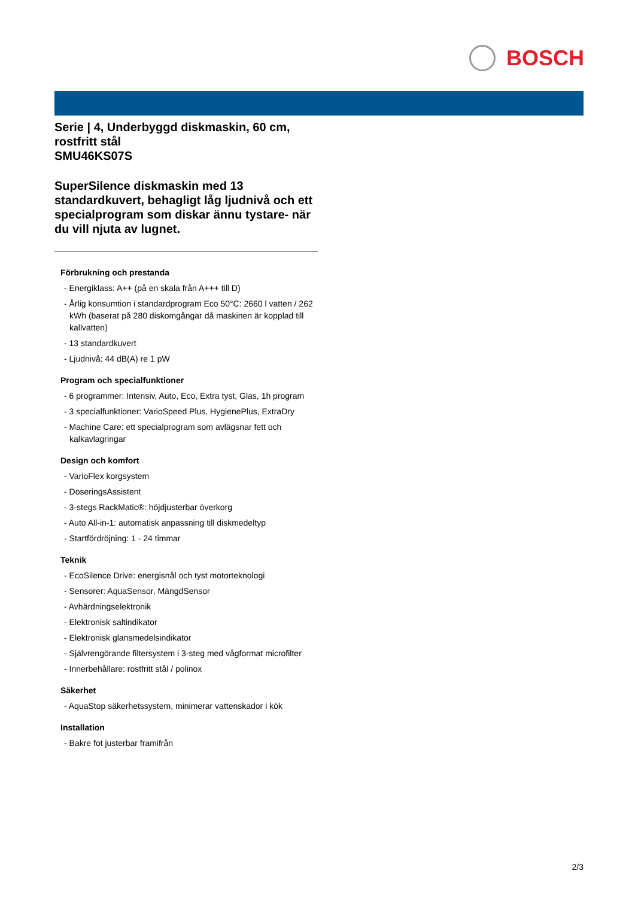BOSCH
Serie | 4, Underbyggd diskmaskin, 60 cm, rostfritt stål
SMU46KS07S
SuperSilence diskmaskin med 13 standardkuvert, behagligt låg ljudnivå och ett specialprogram som diskar ännu tystare- när du vill njuta av lugnet.
Förbrukning och prestanda
- Energiklass: A++ (på en skala från A+++ till D)
- Årlig konsumtion i standardprogram Eco 50°C: 2660 l vatten / 262 kWh (baserat på 280 diskomgångar då maskinen är kopplad till kallvatten)
- 13 standardkuvert
- Ljudnivå: 44 dB(A) re 1 pW
Program och specialfunktioner
- 6 programmer: Intensiv, Auto, Eco, Extra tyst, Glas, 1h program
- 3 specialfunktioner: VarioSpeed Plus, HygienePlus, ExtraDry
- Machine Care: ett specialprogram som avlägsnar fett och kalkavlagringar
Design och komfort
- VarioFlex korgsystem
- DoseringsAssistent
- 3-stegs RackMatic®: höjdjusterbar överkorg
- Auto All-in-1: automatisk anpassning till diskmedeltyp
- Startfördröjning: 1 - 24 timmar
Teknik
- EcoSilence Drive: energisnål och tyst motorteknologi
- Sensorer: AquaSensor, MängdSensor
- Avhärdningselektronik
- Elektronisk saltindikator
- Elektronisk glansmedelsindikator
- Självrengörande filtersystem i 3-steg med vågformat microfilter
- Innerbehållare: rostfritt stål / polinox
Säkerhet
- AquaStop säkerhetssystem, minimerar vattenskador i kök
Installation
- Bakre fot justerbar framifrån
2/3